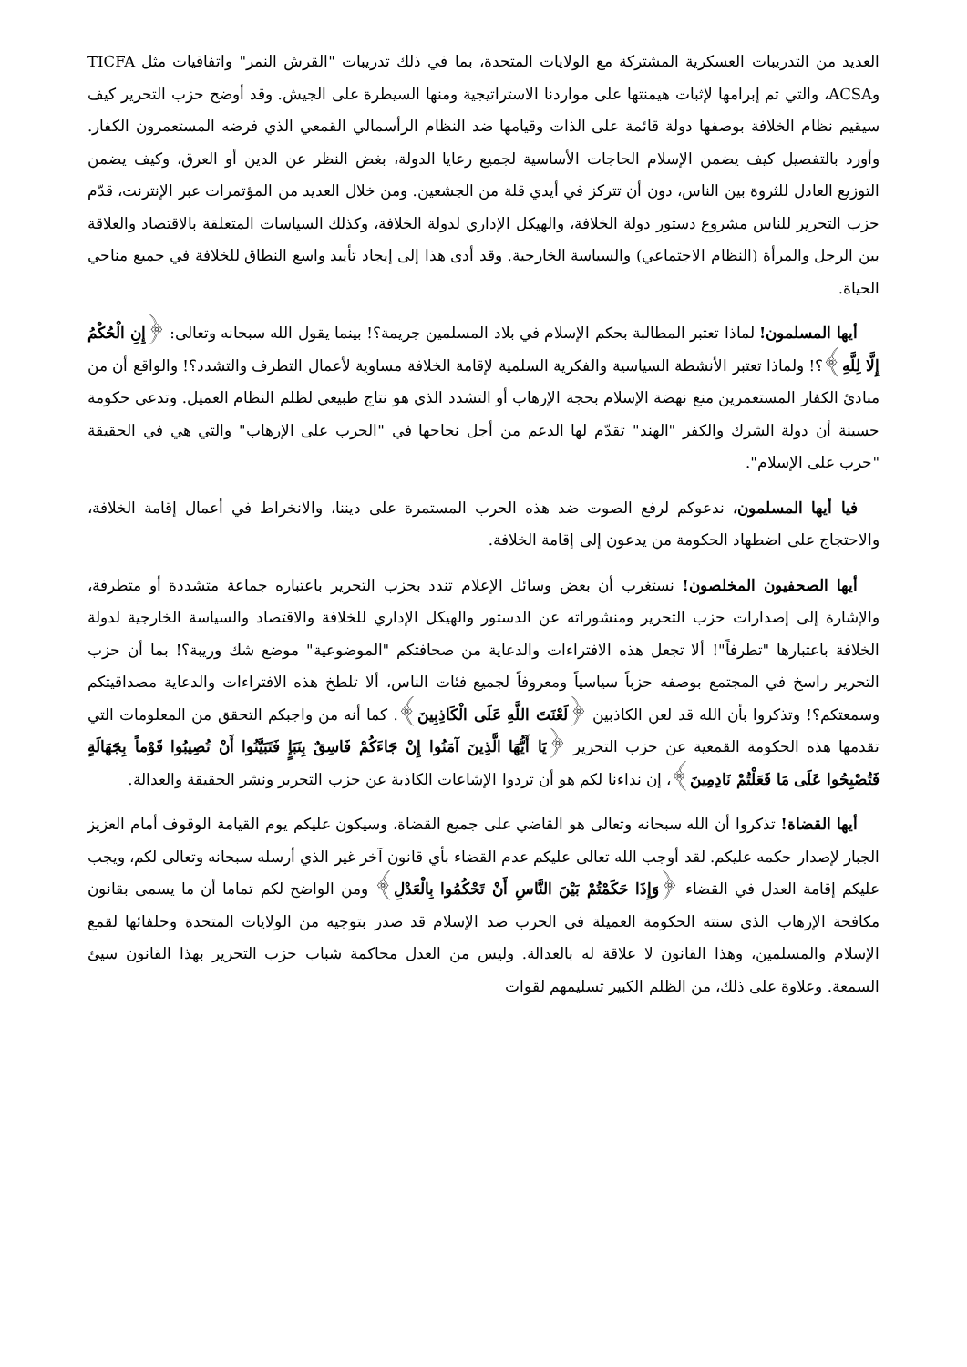العديد من التدريبات العسكرية المشتركة مع الولايات المتحدة، بما في ذلك تدريبات "القرش النمر" واتفاقيات مثل TICFA وACSA، والتي تم إبرامها لإثبات هيمنتها على مواردنا الاستراتيجية ومنها السيطرة على الجيش. وقد أوضح حزب التحرير كيف سيقيم نظام الخلافة بوصفها دولة قائمة على الذات وقيامها ضد النظام الرأسمالي القمعي الذي فرضه المستعمرون الكفار. وأورد بالتفصيل كيف يضمن الإسلام الحاجات الأساسية لجميع رعايا الدولة، بغض النظر عن الدين أو العرق، وكيف يضمن التوزيع العادل للثروة بين الناس، دون أن تتركز في أيدي قلة من الجشعين. ومن خلال العديد من المؤتمرات عبر الإنترنت، قدّم حزب التحرير للناس مشروع دستور دولة الخلافة، والهيكل الإداري لدولة الخلافة، وكذلك السياسات المتعلقة بالاقتصاد والعلاقة بين الرجل والمرأة (النظام الاجتماعي) والسياسة الخارجية. وقد أدى هذا إلى إيجاد تأييد واسع النطاق للخلافة في جميع مناحي الحياة.
أيها المسلمون! لماذا تعتبر المطالبة بحكم الإسلام في بلاد المسلمين جريمة؟! بينما يقول الله سبحانه وتعالى: ﴿إِنِ الْحُكْمُ إِلَّا لِلَّهِ﴾؟! ولماذا تعتبر الأنشطة السياسية والفكرية السلمية لإقامة الخلافة مساوية لأعمال التطرف والتشدد؟! والواقع أن من مبادئ الكفار المستعمرين منع نهضة الإسلام بحجة الإرهاب أو التشدد الذي هو نتاج طبيعي لظلم النظام العميل. وتدعي حكومة حسينة أن دولة الشرك والكفر "الهند" تقدّم لها الدعم من أجل نجاحها في "الحرب على الإرهاب" والتي هي في الحقيقة "حرب على الإسلام".
فيا أيها المسلمون، ندعوكم لرفع الصوت ضد هذه الحرب المستمرة على ديننا، والانخراط في أعمال إقامة الخلافة، والاحتجاج على اضطهاد الحكومة من يدعون إلى إقامة الخلافة.
أيها الصحفيون المخلصون! نستغرب أن بعض وسائل الإعلام تندد بحزب التحرير باعتباره جماعة متشددة أو متطرفة، والإشارة إلى إصدارات حزب التحرير ومنشوراته عن الدستور والهيكل الإداري للخلافة والاقتصاد والسياسة الخارجية لدولة الخلافة باعتبارها "تطرفاً"! ألا تجعل هذه الافتراءات والدعاية من صحافتكم "الموضوعية" موضع شك وريبة؟! بما أن حزب التحرير راسخ في المجتمع بوصفه حزباً سياسياً ومعروفاً لجميع فئات الناس، ألا تلطخ هذه الافتراءات والدعاية مصداقيتكم وسمعتكم؟! وتذكروا بأن الله قد لعن الكاذبين ﴿لَعْنَتَ اللَّهِ عَلَى الْكَاذِبِينَ﴾. كما أنه من واجبكم التحقق من المعلومات التي تقدمها هذه الحكومة القمعية عن حزب التحرير ﴿يَا أَيُّهَا الَّذِينَ آمَنُوا إِنْ جَاءَكُمْ فَاسِقٌ بِنَبَإٍ فَتَبَيَّنُوا أَنْ تُصِيبُوا قَوْماً بِجَهَالَةٍ فَتُصْبِحُوا عَلَى مَا فَعَلْتُمْ نَادِمِينَ﴾، إن نداءنا لكم هو أن تردوا الإشاعات الكاذبة عن حزب التحرير ونشر الحقيقة والعدالة.
أيها القضاة! تذكروا أن الله سبحانه وتعالى هو القاضي على جميع القضاة، وسيكون عليكم يوم القيامة الوقوف أمام العزيز الجبار لإصدار حكمه عليكم. لقد أوجب الله تعالى عليكم عدم القضاء بأي قانون آخر غير الذي أرسله سبحانه وتعالى لكم، ويجب عليكم إقامة العدل في القضاء ﴿وَإِذَا حَكَمْتُمْ بَيْنَ النَّاسِ أَنْ تَحْكُمُوا بِالْعَدْلِ﴾ ومن الواضح لكم تماما أن ما يسمى بقانون مكافحة الإرهاب الذي سنته الحكومة العميلة في الحرب ضد الإسلام قد صدر بتوجيه من الولايات المتحدة وحلفائها لقمع الإسلام والمسلمين، وهذا القانون لا علاقة له بالعدالة. وليس من العدل محاكمة شباب حزب التحرير بهذا القانون سيئ السمعة. وعلاوة على ذلك، من الظلم الكبير تسليمهم لقوات